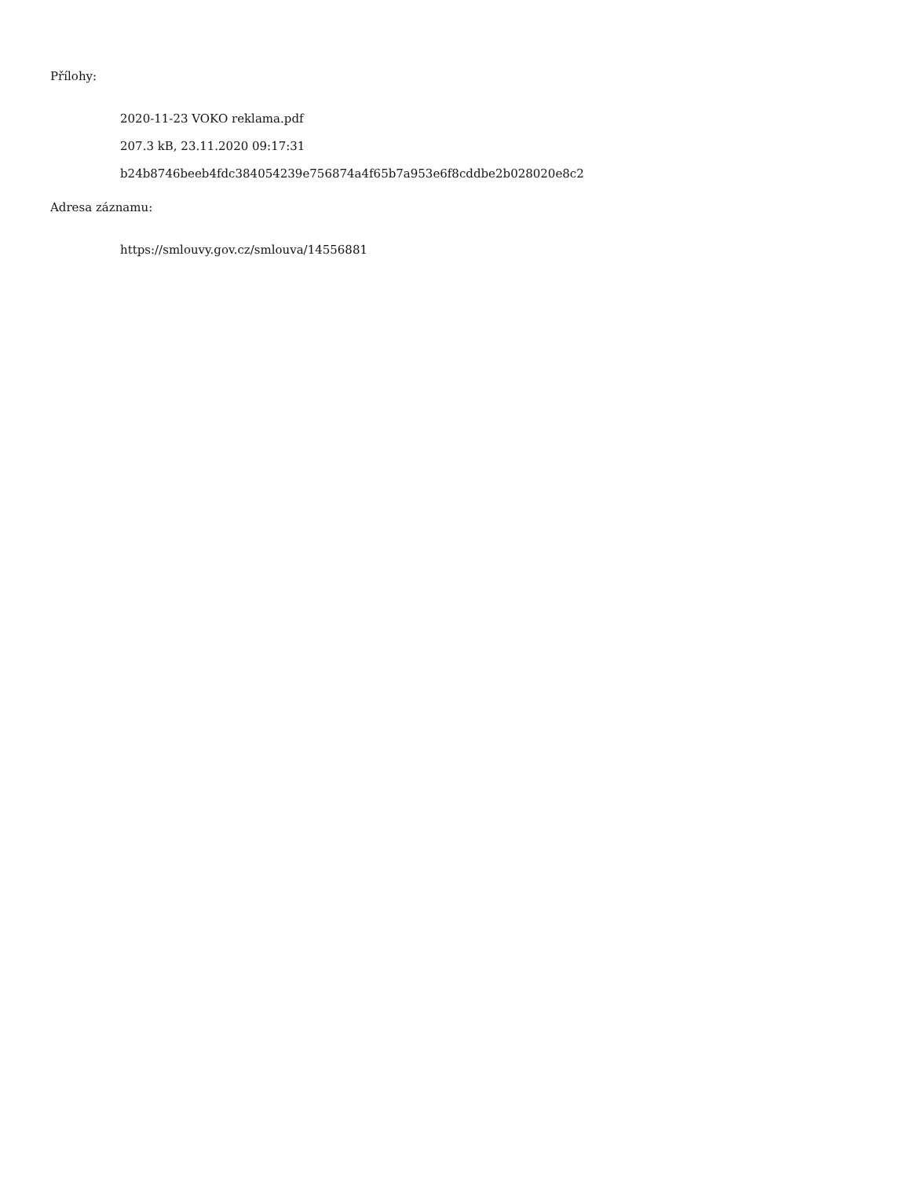Přílohy:
2020-11-23 VOKO reklama.pdf
207.3 kB, 23.11.2020 09:17:31
b24b8746beeb4fdc384054239e756874a4f65b7a953e6f8cddbe2b028020e8c2
Adresa záznamu:
https://smlouvy.gov.cz/smlouva/14556881